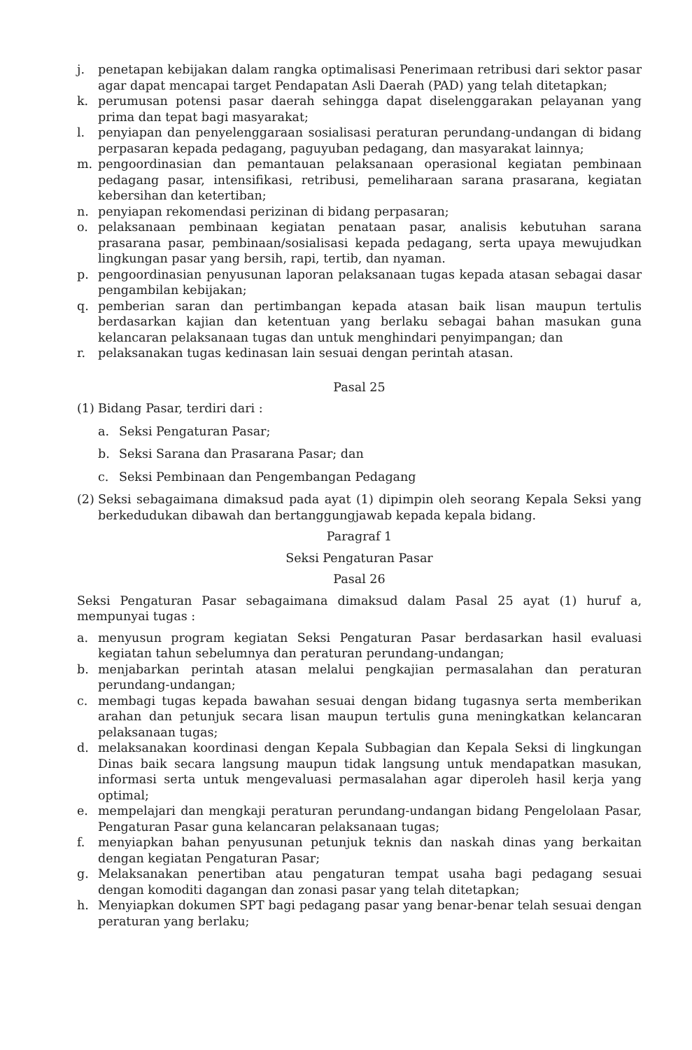j. penetapan kebijakan dalam rangka optimalisasi Penerimaan retribusi dari sektor pasar agar dapat mencapai target Pendapatan Asli Daerah (PAD) yang telah ditetapkan;
k. perumusan potensi pasar daerah sehingga dapat diselenggarakan pelayanan yang prima dan tepat bagi masyarakat;
l. penyiapan dan penyelenggaraan sosialisasi peraturan perundang-undangan di bidang perpasaran kepada pedagang, paguyuban pedagang, dan masyarakat lainnya;
m. pengoordinasian dan pemantauan pelaksanaan operasional kegiatan pembinaan pedagang pasar, intensifikasi, retribusi, pemeliharaan sarana prasarana, kegiatan kebersihan dan ketertiban;
n. penyiapan rekomendasi perizinan di bidang perpasaran;
o. pelaksanaan pembinaan kegiatan penataan pasar, analisis kebutuhan sarana prasarana pasar, pembinaan/sosialisasi kepada pedagang, serta upaya mewujudkan lingkungan pasar yang bersih, rapi, tertib, dan nyaman.
p. pengoordinasian penyusunan laporan pelaksanaan tugas kepada atasan sebagai dasar pengambilan kebijakan;
q. pemberian saran dan pertimbangan kepada atasan baik lisan maupun tertulis berdasarkan kajian dan ketentuan yang berlaku sebagai bahan masukan guna kelancaran pelaksanaan tugas dan untuk menghindari penyimpangan; dan
r. pelaksanakan tugas kedinasan lain sesuai dengan perintah atasan.
Pasal 25
(1) Bidang Pasar, terdiri dari :
a. Seksi Pengaturan Pasar;
b. Seksi Sarana dan Prasarana Pasar; dan
c. Seksi Pembinaan dan Pengembangan Pedagang
(2) Seksi sebagaimana dimaksud pada ayat (1) dipimpin oleh seorang Kepala Seksi yang berkedudukan dibawah dan bertanggungjawab kepada kepala bidang.
Paragraf 1
Seksi Pengaturan Pasar
Pasal 26
Seksi Pengaturan Pasar sebagaimana dimaksud dalam Pasal 25 ayat (1) huruf a, mempunyai tugas :
a. menyusun program kegiatan Seksi Pengaturan Pasar berdasarkan hasil evaluasi kegiatan tahun sebelumnya dan peraturan perundang-undangan;
b. menjabarkan perintah atasan melalui pengkajian permasalahan dan peraturan perundang-undangan;
c. membagi tugas kepada bawahan sesuai dengan bidang tugasnya serta memberikan arahan dan petunjuk secara lisan maupun tertulis guna meningkatkan kelancaran pelaksanaan tugas;
d. melaksanakan koordinasi dengan Kepala Subbagian dan Kepala Seksi di lingkungan Dinas baik secara langsung maupun tidak langsung untuk mendapatkan masukan, informasi serta untuk mengevaluasi permasalahan agar diperoleh hasil kerja yang optimal;
e. mempelajari dan mengkaji peraturan perundang-undangan bidang Pengelolaan Pasar, Pengaturan Pasar guna kelancaran pelaksanaan tugas;
f. menyiapkan bahan penyusunan petunjuk teknis dan naskah dinas yang berkaitan dengan kegiatan Pengaturan Pasar;
g. Melaksanakan penertiban atau pengaturan tempat usaha bagi pedagang sesuai dengan komoditi dagangan dan zonasi pasar yang telah ditetapkan;
h. Menyiapkan dokumen SPT bagi pedagang pasar yang benar-benar telah sesuai dengan peraturan yang berlaku;